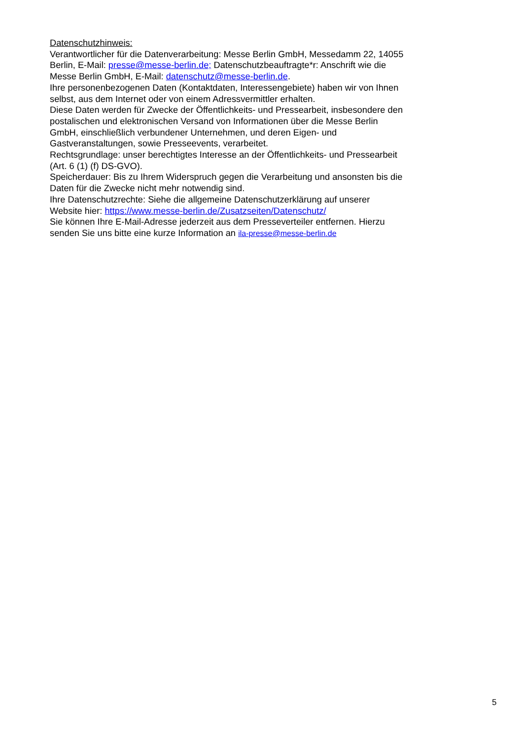Datenschutzhinweis:
Verantwortlicher für die Datenverarbeitung: Messe Berlin GmbH, Messedamm 22, 14055 Berlin, E-Mail: presse@messe-berlin.de; Datenschutzbeauftragte*r: Anschrift wie die Messe Berlin GmbH, E-Mail: datenschutz@messe-berlin.de.
Ihre personenbezogenen Daten (Kontaktdaten, Interessengebiete) haben wir von Ihnen selbst, aus dem Internet oder von einem Adressvermittler erhalten.
Diese Daten werden für Zwecke der Öffentlichkeits- und Pressearbeit, insbesondere den postalischen und elektronischen Versand von Informationen über die Messe Berlin GmbH, einschließlich verbundener Unternehmen, und deren Eigen- und Gastveranstaltungen, sowie Presseevents, verarbeitet.
Rechtsgrundlage: unser berechtigtes Interesse an der Öffentlichkeits- und Pressearbeit (Art. 6 (1) (f) DS-GVO).
Speicherdauer: Bis zu Ihrem Widerspruch gegen die Verarbeitung und ansonsten bis die Daten für die Zwecke nicht mehr notwendig sind.
Ihre Datenschutzrechte: Siehe die allgemeine Datenschutzerklärung auf unserer Website hier: https://www.messe-berlin.de/Zusatzseiten/Datenschutz/
Sie können Ihre E-Mail-Adresse jederzeit aus dem Presseverteiler entfernen. Hierzu senden Sie uns bitte eine kurze Information an ila-presse@messe-berlin.de
5